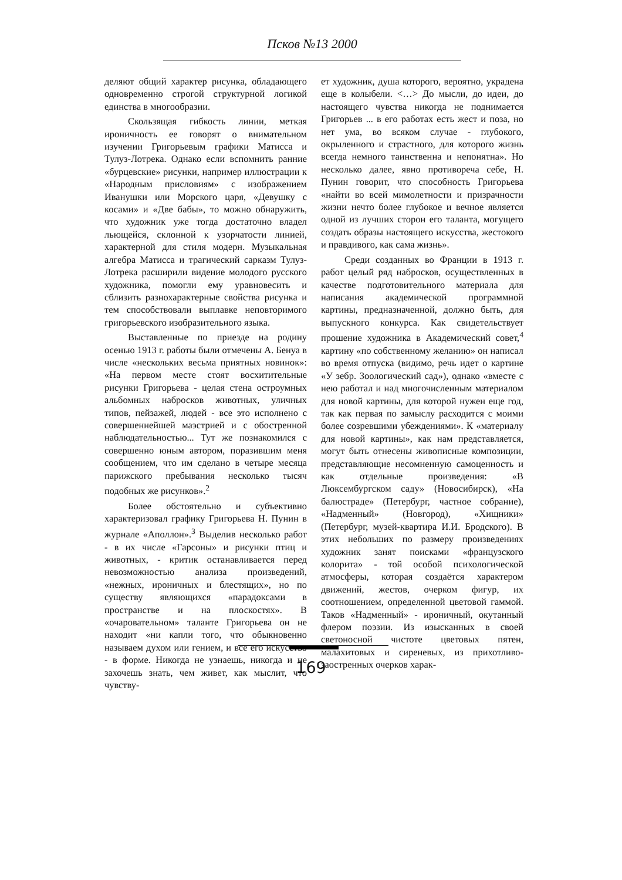Псков №13 2000
деляют общий характер рисунка, обладающего одновременно строгой структурной логикой единства в многообразии.
Скользящая гибкость линии, меткая ироничность ее говорят о внимательном изучении Григорьевым графики Матисса и Тулуз-Лотрека. Однако если вспомнить ранние «бурцевские» рисунки, например иллюстрации к «Народным присловиям» с изображением Иванушки или Морского царя, «Девушку с косами» и «Две бабы», то можно обнаружить, что художник уже тогда достаточно владел льющейся, склонной к узорчатости линией, характерной для стиля модерн. Музыкальная алгебра Матисса и трагический сарказм Тулуз-Лотрека расширили видение молодого русского художника, помогли ему уравновесить и сблизить разнохарактерные свойства рисунка и тем способствовали выплавке неповторимого григорьевского изобразительного языка.
Выставленные по приезде на родину осенью 1913 г. работы были отмечены А. Бенуа в числе «нескольких весьма приятных новинок»: «На первом месте стоят восхитительные рисунки Григорьева - целая стена остроумных альбомных набросков животных, уличных типов, пейзажей, людей - все это исполнено с совершеннейшей маэстрией и с обостренной наблюдательностью... Тут же познакомился с совершенно юным автором, поразившим меня сообщением, что им сделано в четыре месяца парижского пребывания несколько тысяч подобных же рисунков».<sup>2</sup>
Более обстоятельно и субъективно характеризовал графику Григорьева Н. Пунин в журнале «Аполлон».<sup>3</sup> Выделив несколько работ - в их числе «Гарсоны» и рисунки птиц и животных, - критик останавливается перед невозможностью анализа произведений, «нежных, ироничных и блестящих», но по существу являющихся «парадоксами в пространстве и на плоскостях». В «очаровательном» таланте Григорьева он не находит «ни капли того, что обыкновенно называем духом или гением, и все его искусство - в форме. Никогда не узнаешь, никогда и не захочешь знать, чем живет, как мыслит, что чувству-
ет художник, душа которого, вероятно, украдена еще в колыбели. <…> До мысли, до идеи, до настоящего чувства никогда не поднимается Григорьев ... в его работах есть жест и поза, но нет ума, во всяком случае - глубокого, окрыленного и страстного, для которого жизнь всегда немного таинственна и непонятна». Но несколько далее, явно противореча себе, Н. Пунин говорит, что способность Григорьева «найти во всей мимолетности и призрачности жизни нечто более глубокое и вечное является одной из лучших сторон его таланта, могущего создать образы настоящего искусства, жестокого и правдивого, как сама жизнь».
Среди созданных во Франции в 1913 г. работ целый ряд набросков, осуществленных в качестве подготовительного материала для написания академической программной картины, предназначенной, должно быть, для выпускного конкурса. Как свидетельствует прошение художника в Академический совет,<sup>4</sup> картину «по собственному желанию» он написал во время отпуска (видимо, речь идет о картине «У зебр. Зоологический сад»), однако «вместе с нею работал и над многочисленным материалом для новой картины, для которой нужен еще год, так как первая по замыслу расходится с моими более созревшими убеждениями». К «материалу для новой картины», как нам представляется, могут быть отнесены живописные композиции, представляющие несомненную самоценность и как отдельные произведения: «В Люксембургском саду» (Новосибирск), «На балюстраде» (Петербург, частное собрание), «Надменный» (Новгород), «Хищники» (Петербург, музей-квартира И.И. Бродского). В этих небольших по размеру произведениях художник занят поисками «французского колорита» - той особой психологической атмосферы, которая создаётся характером движений, жестов, очерком фигур, их соотношением, определенной цветовой гаммой. Таков «Надменный» - ироничный, окутанный флером поэзии. Из изысканных в своей светоносной чистоте цветовых пятен, малахитовых и сиреневых, из прихотливо-заостренных очерков харак-
169